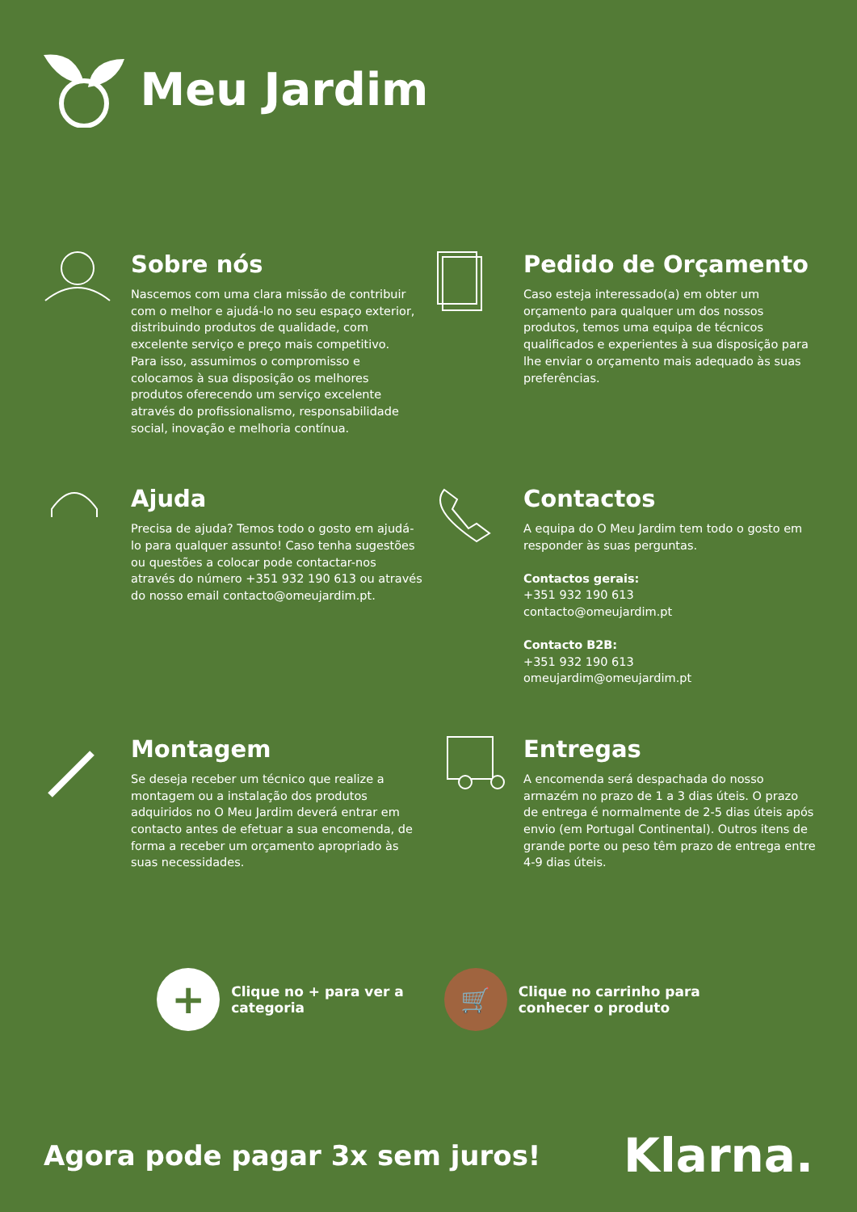Meu Jardim
Sobre nós
Nascemos com uma clara missão de contribuir com o melhor e ajudá-lo no seu espaço exterior, distribuindo produtos de qualidade, com excelente serviço e preço mais competitivo.
Para isso, assumimos o compromisso e colocamos à sua disposição os melhores produtos oferecendo um serviço excelente através do profissionalismo, responsabilidade social, inovação e melhoria contínua.
Pedido de Orçamento
Caso esteja interessado(a) em obter um orçamento para qualquer um dos nossos produtos, temos uma equipa de técnicos qualificados e experientes à sua disposição para lhe enviar o orçamento mais adequado às suas preferências.
Ajuda
Precisa de ajuda? Temos todo o gosto em ajudá-lo para qualquer assunto! Caso tenha sugestões ou questões a colocar pode contactar-nos através do número +351 932 190 613 ou através do nosso email contacto@omeujardim.pt.
Contactos
A equipa do O Meu Jardim tem todo o gosto em responder às suas perguntas.
Contactos gerais:
+351 932 190 613
contacto@omeujardim.pt
Contacto B2B:
+351 932 190 613
omeujardim@omeujardim.pt
Montagem
Se deseja receber um técnico que realize a montagem ou a instalação dos produtos adquiridos no O Meu Jardim deverá entrar em contacto antes de efetuar a sua encomenda, de forma a receber um orçamento apropriado às suas necessidades.
Entregas
A encomenda será despachada do nosso armazém no prazo de 1 a 3 dias úteis. O prazo de entrega é normalmente de 2-5 dias úteis após envio (em Portugal Continental). Outros itens de grande porte ou peso têm prazo de entrega entre 4-9 dias úteis.
+
Clique no + para ver a
categoria
🛒
Clique no carrinho para
conhecer o produto
Agora pode pagar 3x sem juros!
Klarna.